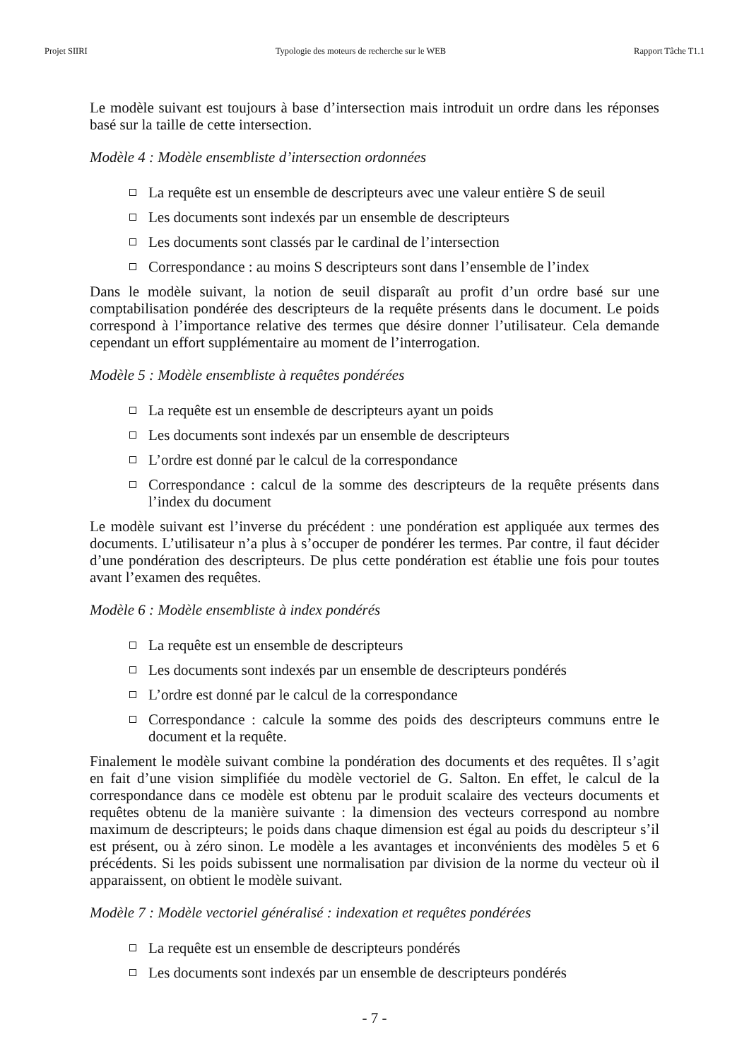Projet SIIRI Typologie des moteurs de recherche sur le WEB Rapport Tâche T1.1
Le modèle suivant est toujours à base d’intersection mais introduit un ordre dans les réponses basé sur la taille de cette intersection.
Modèle 4 : Modèle ensembliste d’intersection ordonnées
La requête est un ensemble de descripteurs avec une valeur entière S de seuil
Les documents sont indexés par un ensemble de descripteurs
Les documents sont classés par le cardinal de l’intersection
Correspondance : au moins S descripteurs sont dans l’ensemble de l’index
Dans le modèle suivant, la notion de seuil disparaît au profit d’un ordre basé sur une comptabilisation pondérée des descripteurs de la requête présents dans le document. Le poids correspond à l’importance relative des termes que désire donner l’utilisateur. Cela demande cependant un effort supplémentaire au moment de l’interrogation.
Modèle 5 : Modèle ensembliste à requêtes pondérées
La requête est un ensemble de descripteurs ayant un poids
Les documents sont indexés par un ensemble de descripteurs
L’ordre est donné par le calcul de la correspondance
Correspondance : calcul de la somme des descripteurs de la requête présents dans l’index du document
Le modèle suivant est l’inverse du précédent : une pondération est appliquée aux termes des documents. L’utilisateur n’a plus à s’occuper de pondérer les termes. Par contre, il faut décider d’une pondération des descripteurs. De plus cette pondération est établie une fois pour toutes avant l’examen des requêtes.
Modèle 6 : Modèle ensembliste à index pondérés
La requête est un ensemble de descripteurs
Les documents sont indexés par un ensemble de descripteurs pondérés
L’ordre est donné par le calcul de la correspondance
Correspondance : calcule la somme des poids des descripteurs communs entre le document et la requête.
Finalement le modèle suivant combine la pondération des documents et des requêtes. Il s’agit en fait d’une vision simplifiée du modèle vectoriel de G. Salton. En effet, le calcul de la correspondance dans ce modèle est obtenu par le produit scalaire des vecteurs documents et requêtes obtenu de la manière suivante : la dimension des vecteurs correspond au nombre maximum de descripteurs; le poids dans chaque dimension est égal au poids du descripteur s’il est présent, ou à zéro sinon. Le modèle a les avantages et inconvénients des modèles 5 et 6 précédents. Si les poids subissent une normalisation par division de la norme du vecteur où il apparaissent, on obtient le modèle suivant.
Modèle 7 : Modèle vectoriel généralisé : indexation et requêtes pondérées
La requête est un ensemble de descripteurs pondérés
Les documents sont indexés par un ensemble de descripteurs pondérés
- 7 -